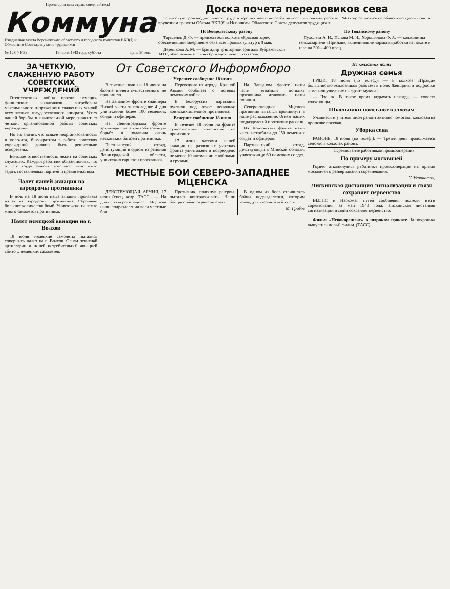Пролетарии всех стран, соединяйтесь!
Коммуна
Ежедневная газета Воронежского областного и городского комитетов ВКП(б) и Областного Совета депутатов трудящихся
№ 128 (4103) 19 июня 1943 года, суббота Цена 20 коп.
Доска почета передовиков сева
За высокую производительность труда и хорошее качество работ на весенне-полевых работах 1943 года заносятся на областную Доску почета с вручением грамоты Обкома ВКП(б) и Исполкома Областного Совета депутатов трудящихся:
По Вейделевскому району
Тарасенко Д. Ф. — председатель колхоза «Красная заря», обеспечивший завершение сева всех яровых культур к 8 мая.
Дерешкова А. М. — бригадир тракторной бригады Кубраковской МТС, обеспечившая своей бригадой план ... гектаров.
По Тонайскому району
Пухолева А. Н., Попова М. Н., Хорошилова Ф. А. — колхозницы сельхозартели «Призыв», выполнившие нормы выработки на пахоте и севе на 300—400 проц.
ЗА ЧЕТКУЮ, СЛАЖЕННУЮ РАБОТУ СОВЕТСКИХ УЧРЕЖДЕНИЙ
Отечественная война против немецко-фашистских захватчиков потребовала максимального напряжения и слаженных усилий всех звеньев государственного аппарата. Успех нашей борьбы в значительной мере зависит от четкой, организованной работы советских учреждений.
Но это значит, что всякие неорганизованность и волокита, бюрократизм в работе советских учреждений должны быть решительно искоренены.
Большое ответственность лежит на советских служащих. Каждый работник обязан понять, что от его труда зависит успешное выполнение задач, поставленных партией и правительством.
Налет нашей авиации на аэродромы противника
В ночь на 18 июня наша авиация произвела налет на аэродромы противника. Сброшено большое количество бомб. Уничтожено на земле много самолетов противника.
Налет немецкой авиации на г. Волхов
18 июня немецкие самолеты пытались совершить налет на г. Волхов. Огнем зенитной артиллерии и нашей истребительной авиацией сбито ... немецких самолетов.
От Советского Информбюро
Утреннее сообщение 18 июня
В течение ночи на 18 июня на фронте ничего существенного не произошло.
На Западном фронте снайперы Н-ской части за последние 4 дня уничтожили более 100 немецких солдат и офицеров.
На Ленинградском фронте артиллерия вела контрбатарейную борьбу и подавила огонь нескольких батарей противника.
Партизанский отряд, действующий в одном из районов Ленинградской области, уничтожил гарнизон противника.
Переводчик из отряда Красной Армии сообщает о потерях немецких войск.
В Белоруссии партизаны пустили под откос несколько воинских эшелонов противника.
Вечернее сообщение 18 июня
В течение 18 июня на фронте существенных изменений не произошло.
17 июня частями нашей авиации на различных участках фронта уничтожено и повреждено не менее 10 автомашин с войсками и грузами.
На Западном фронте наши части отразили попытку противника атаковать наши позиции.
Северо-западнее Мценска противник пытался проникнуть в наше расположение. Огнем наших подразделений противник рассеян.
На Волховском фронте наши части истребили до 150 немецких солдат и офицеров.
Партизанский отряд, действующий в Минской области, уничтожил до 60 немецких солдат.
МЕСТНЫЕ БОИ СЕВЕРО-ЗАПАДНЕЕ МЦЕНСКА
ДЕЙСТВУЮЩАЯ АРМИЯ, 17 июня (спец. корр. ТАСС). — На днях северо-западнее Мценска наши подразделения вели местные бои.
Противник, подтянув резервы, пытался контратаковать. Наши бойцы стойко отражали атаки.
В одном из боев отличились бойцы подразделения, которым командует старший лейтенант.
М. Грибов
На колхозных полях
Дружная семья
ГРЯЗИ, 18 июня (по телеф.). — В колхозе «Правда» большинство колхозников работает в поле. Женщины и подростки заменили ушедших на фронт мужчин.
— Что ж! В такое время отдыхать некогда, — говорят колхозницы.
Школьники помогают колхозам
Учащиеся и учителя школ района активно помогают колхозам на прополке посевов.
Уборка сена
РАМОНЬ, 18 июня (по телеф.). — Третий день продолжается сенокос в колхозах района.
Соревнование работников промкооперации
По примеру москвичей
Горячо откликнулись работники промкооперации на призыв москвичей о развертывании соревнования.
У. Угроватых,
Лискинская дистанция сигнализации и связи сохраняет первенство
ВЦСПС и Наркомат путей сообщения подвели итоги соревнования за май 1943 года. Лискинская дистанция сигнализации и связи сохраняет первенство.
Фильм «Непокоренные» в широком прокате. Кинохроника выпустила новый фильм. (ТАСС).